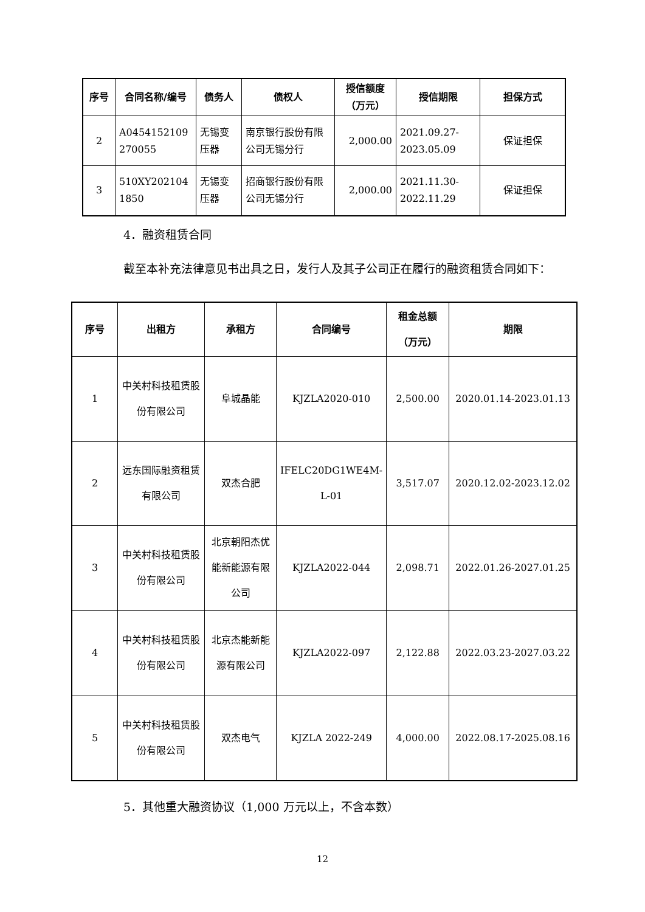| 序号 | 合同名称/编号 | 债务人 | 债权人 | 授信额度（万元） | 授信期限 | 担保方式 |
| --- | --- | --- | --- | --- | --- | --- |
| 2 | A0454152109 270055 | 无锡变压器 | 南京银行股份有限公司无锡分行 | 2,000.00 | 2021.09.27-2023.05.09 | 保证担保 |
| 3 | 510XY202104 1850 | 无锡变压器 | 招商银行股份有限公司无锡分行 | 2,000.00 | 2021.11.30-2022.11.29 | 保证担保 |
4．融资租赁合同
截至本补充法律意见书出具之日，发行人及其子公司正在履行的融资租赁合同如下：
| 序号 | 出租方 | 承租方 | 合同编号 | 租金总额（万元） | 期限 |
| --- | --- | --- | --- | --- | --- |
| 1 | 中关村科技租赁股份有限公司 | 阜城晶能 | KJZLA2020-010 | 2,500.00 | 2020.01.14-2023.01.13 |
| 2 | 远东国际融资租赁有限公司 | 双杰合肥 | IFELC20DG1WE4M-L-01 | 3,517.07 | 2020.12.02-2023.12.02 |
| 3 | 中关村科技租赁股份有限公司 | 北京朝阳杰优能新能源有限公司 | KJZLA2022-044 | 2,098.71 | 2022.01.26-2027.01.25 |
| 4 | 中关村科技租赁股份有限公司 | 北京杰能新能源有限公司 | KJZLA2022-097 | 2,122.88 | 2022.03.23-2027.03.22 |
| 5 | 中关村科技租赁股份有限公司 | 双杰电气 | KJZLA 2022-249 | 4,000.00 | 2022.08.17-2025.08.16 |
5．其他重大融资协议（1,000 万元以上，不含本数）
12